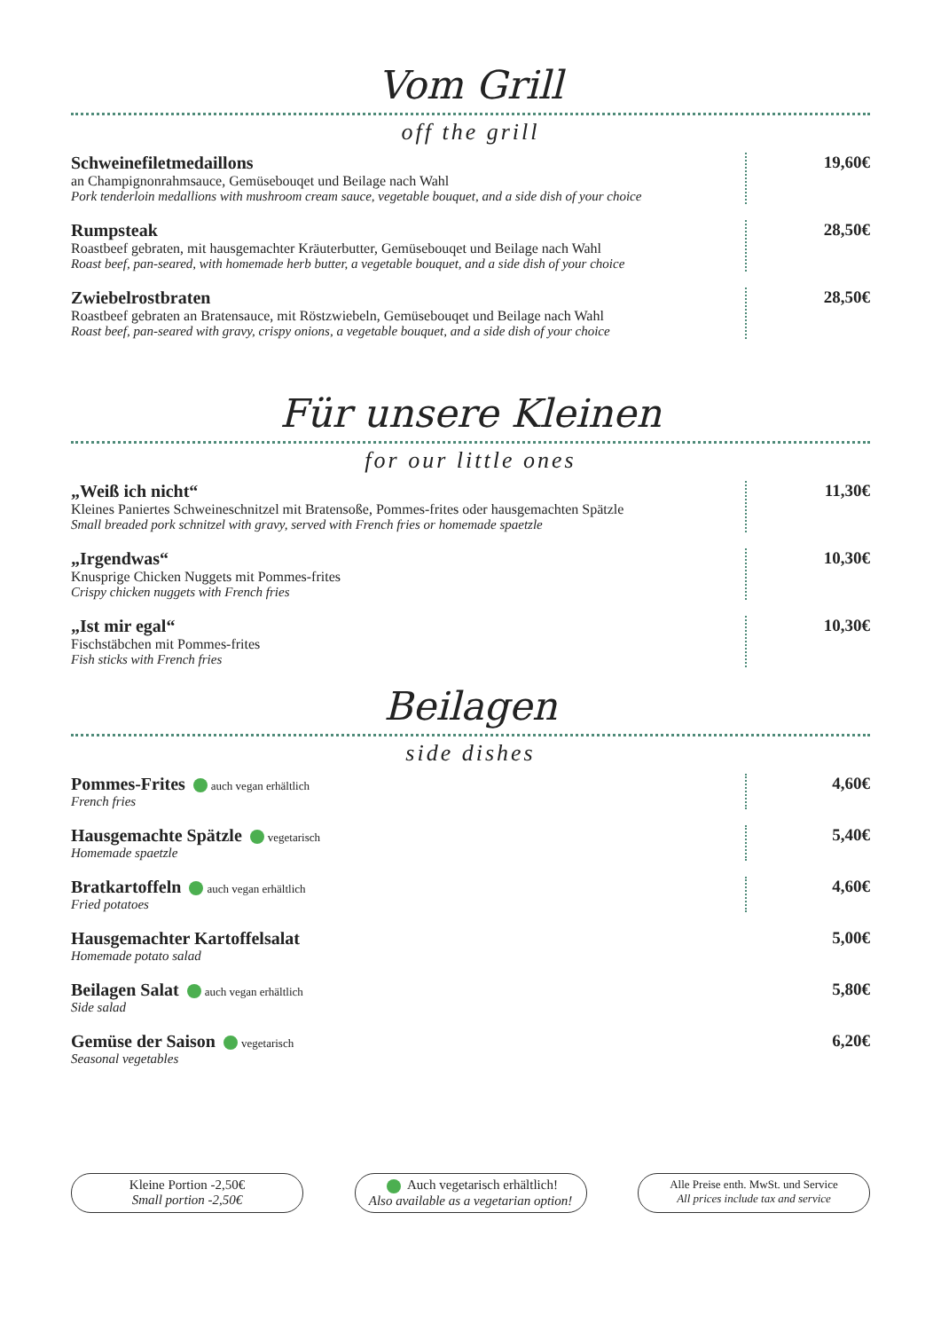Vom Grill
off the grill
Schweinefiletmedaillons
an Champignonrahmsauce, Gemüsebouqet und Beilage nach Wahl
Pork tenderloin medallions with mushroom cream sauce, vegetable bouquet, and a side dish of your choice
19,60€
Rumpsteak
Roastbeef gebraten, mit hausgemachter Kräuterbutter, Gemüsebouqet und Beilage nach Wahl
Roast beef, pan-seared, with homemade herb butter, a vegetable bouquet, and a side dish of your choice
28,50€
Zwiebelrostbraten
Roastbeef gebraten an Bratensauce, mit Röstzwiebeln, Gemüsebouqet und Beilage nach Wahl
Roast beef, pan-seared with gravy, crispy onions, a vegetable bouquet, and a side dish of your choice
28,50€
Für unsere Kleinen
for our little ones
„Weiß ich nicht“
Kleines Paniertes Schweineschnitzel mit Bratensoße, Pommes-frites oder hausgemachten Spätzle
Small breaded pork schnitzel with gravy, served with French fries or homemade spaetzle
11,30€
„Irgendwas“
Knusprige Chicken Nuggets mit Pommes-frites
Crispy chicken nuggets with French fries
10,30€
„Ist mir egal“
Fischstäbchen mit Pommes-frites
Fish sticks with French fries
10,30€
Beilagen
side dishes
Pommes-Frites auch vegan erhältlich
French fries
4,60€
Hausgemachte Spätzle vegetarisch
Homemade spaetzle
5,40€
Bratkartoffeln auch vegan erhältlich
Fried potatoes
4,60€
Hausgemachter Kartoffelsalat
Homemade potato salad
5,00€
Beilagen Salat auch vegan erhältlich
Side salad
5,80€
Gemüse der Saison vegetarisch
Seasonal vegetables
6,20€
Kleine Portion -2,50€
Small portion -2,50€
Auch vegetarisch erhältlich!
Also available as a vegetarian option!
Alle Preise enth. MwSt. und Service
All prices include tax and service